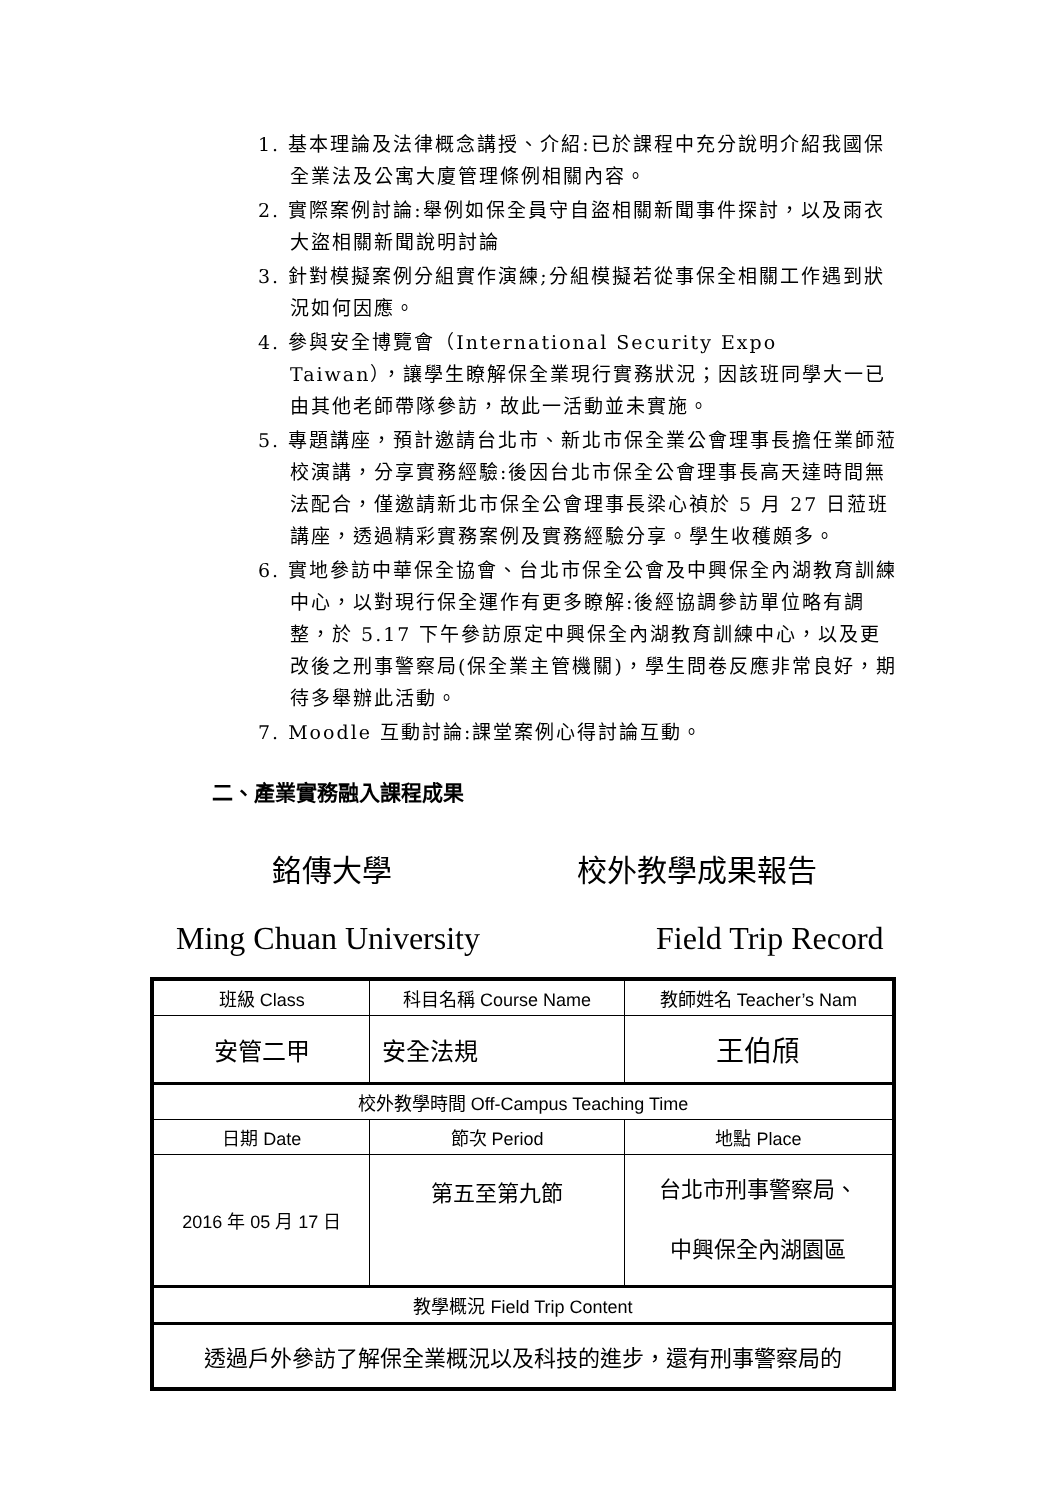1. 基本理論及法律概念講授、介紹:已於課程中充分說明介紹我國保全業法及公寓大廈管理條例相關內容。
2. 實際案例討論:舉例如保全員守自盜相關新聞事件探討，以及雨衣大盜相關新聞說明討論
3. 針對模擬案例分組實作演練;分組模擬若從事保全相關工作遇到狀況如何因應。
4. 參與安全博覽會（International Security Expo Taiwan），讓學生瞭解保全業現行實務狀況；因該班同學大一已由其他老師帶隊參訪，故此一活動並未實施。
5. 專題講座，預計邀請台北市、新北市保全業公會理事長擔任業師蒞校演講，分享實務經驗:後因台北市保全公會理事長高天達時間無法配合，僅邀請新北市保全公會理事長梁心禎於 5 月 27 日蒞班講座，透過精彩實務案例及實務經驗分享。學生收穫頗多。
6. 實地參訪中華保全協會、台北市保全公會及中興保全內湖教育訓練中心，以對現行保全運作有更多瞭解:後經協調參訪單位略有調整，於 5.17 下午參訪原定中興保全內湖教育訓練中心，以及更改後之刑事警察局(保全業主管機關)，學生問卷反應非常良好，期待多舉辦此活動。
7. Moodle 互動討論:課堂案例心得討論互動。
二、產業實務融入課程成果
銘傳大學 校外教學成果報告
Ming Chuan University Field Trip Record
| 班級 Class | 科目名稱 Course Name | 教師姓名 Teacher’s Nam |
| 安管二甲 | 安全法規 | 王伯頎 |
| 校外教學時間 Off-Campus Teaching Time | | |
| 日期 Date | 節次 Period | 地點 Place |
| 2016 年 05 月 17 日 | 第五至第九節 | 台北市刑事警察局、 中興保全內湖園區 |
| 教學概況 Field Trip Content | | |
| 透過戶外參訪了解保全業概況以及科技的進步，還有刑事警察局的 | | |